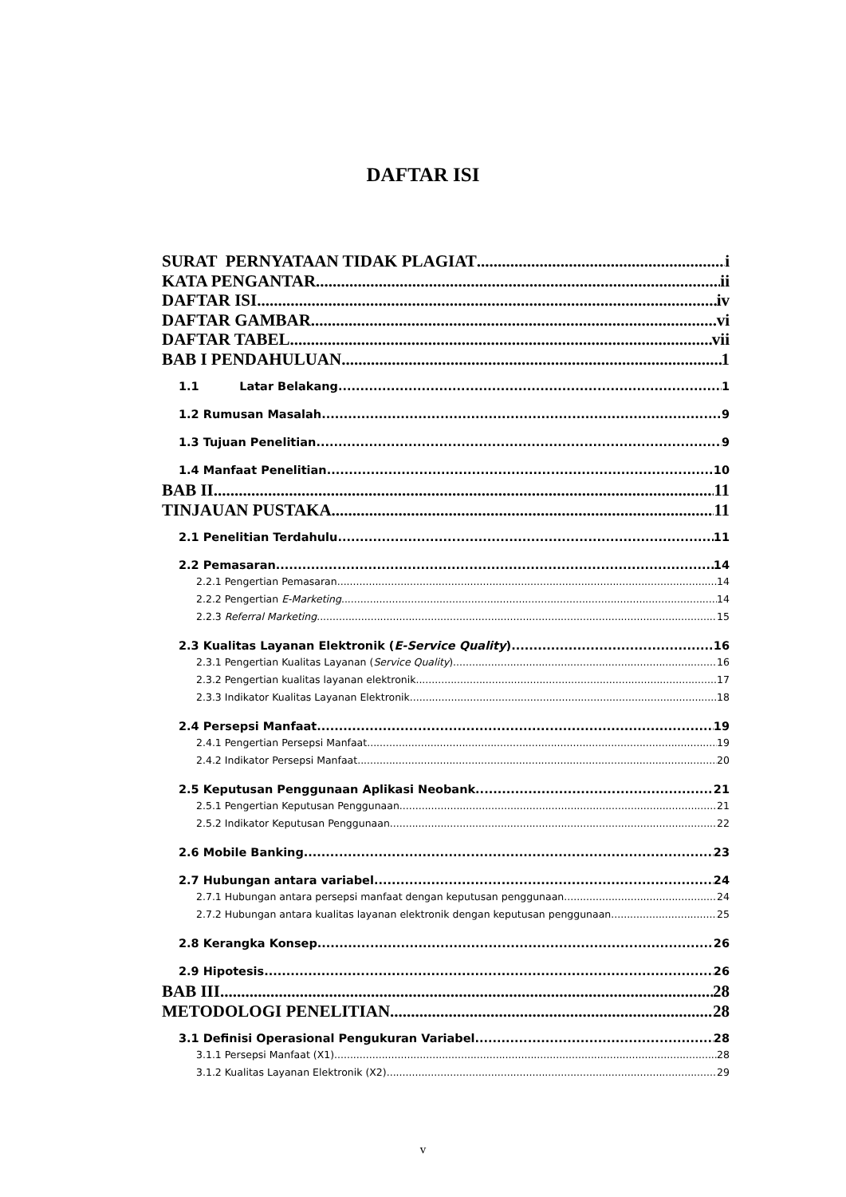DAFTAR ISI
SURAT PERNYATAAN TIDAK PLAGIAT i
KATA PENGANTAR ii
DAFTAR ISI iv
DAFTAR GAMBAR vi
DAFTAR TABEL vii
BAB I PENDAHULUAN 1
1.1 Latar Belakang 1
1.2 Rumusan Masalah 9
1.3 Tujuan Penelitian 9
1.4 Manfaat Penelitian 10
BAB II 11
TINJAUAN PUSTAKA 11
2.1 Penelitian Terdahulu 11
2.2 Pemasaran 14
2.2.1 Pengertian Pemasaran 14
2.2.2 Pengertian E-Marketing 14
2.2.3 Referral Marketing 15
2.3 Kualitas Layanan Elektronik (E-Service Quality) 16
2.3.1 Pengertian Kualitas Layanan (Service Quality) 16
2.3.2 Pengertian kualitas layanan elektronik 17
2.3.3 Indikator Kualitas Layanan Elektronik 18
2.4 Persepsi Manfaat 19
2.4.1 Pengertian Persepsi Manfaat 19
2.4.2 Indikator Persepsi Manfaat 20
2.5 Keputusan Penggunaan Aplikasi Neobank 21
2.5.1 Pengertian Keputusan Penggunaan 21
2.5.2 Indikator Keputusan Penggunaan 22
2.6 Mobile Banking 23
2.7 Hubungan antara variabel 24
2.7.1 Hubungan antara persepsi manfaat dengan keputusan penggunaan 24
2.7.2 Hubungan antara kualitas layanan elektronik dengan keputusan penggunaan 25
2.8 Kerangka Konsep 26
2.9 Hipotesis 26
BAB III 28
METODOLOGI PENELITIAN 28
3.1 Definisi Operasional Pengukuran Variabel 28
3.1.1 Persepsi Manfaat (X1) 28
3.1.2 Kualitas Layanan Elektronik (X2) 29
v